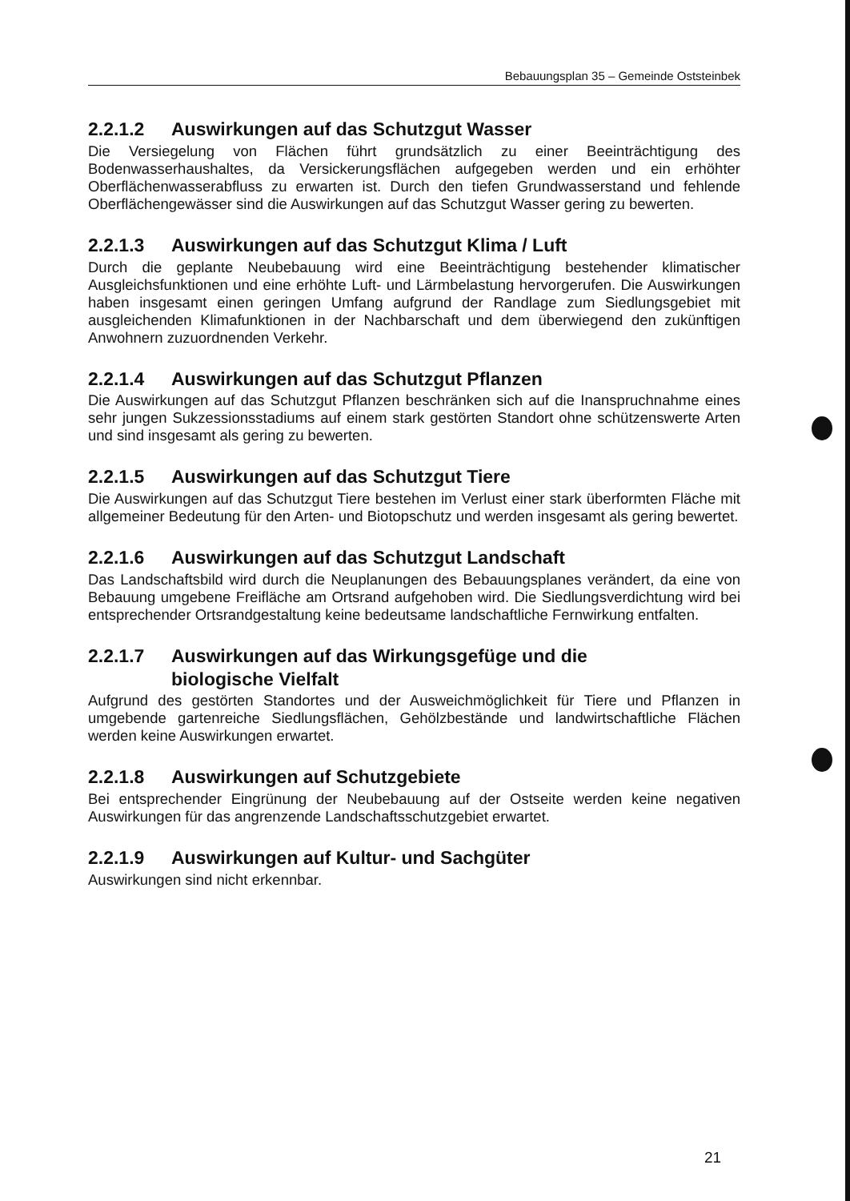Bebauungsplan 35 – Gemeinde Oststeinbek
2.2.1.2 Auswirkungen auf das Schutzgut Wasser
Die Versiegelung von Flächen führt grundsätzlich zu einer Beeinträchtigung des Bodenwasserhaushaltes, da Versickerungsflächen aufgegeben werden und ein erhöhter Oberflächenwasserabfluss zu erwarten ist. Durch den tiefen Grundwasserstand und fehlende Oberflächengewässer sind die Auswirkungen auf das Schutzgut Wasser gering zu bewerten.
2.2.1.3 Auswirkungen auf das Schutzgut Klima / Luft
Durch die geplante Neubebauung wird eine Beeinträchtigung bestehender klimatischer Ausgleichsfunktionen und eine erhöhte Luft- und Lärmbelastung hervorgerufen. Die Auswirkungen haben insgesamt einen geringen Umfang aufgrund der Randlage zum Siedlungsgebiet mit ausgleichenden Klimafunktionen in der Nachbarschaft und dem überwiegend den zukünftigen Anwohnern zuzuordnenden Verkehr.
2.2.1.4 Auswirkungen auf das Schutzgut Pflanzen
Die Auswirkungen auf das Schutzgut Pflanzen beschränken sich auf die Inanspruchnahme eines sehr jungen Sukzessionsstadiums auf einem stark gestörten Standort ohne schützenswerte Arten und sind insgesamt als gering zu bewerten.
2.2.1.5 Auswirkungen auf das Schutzgut Tiere
Die Auswirkungen auf das Schutzgut Tiere bestehen im Verlust einer stark überformten Fläche mit allgemeiner Bedeutung für den Arten- und Biotopschutz und werden insgesamt als gering bewertet.
2.2.1.6 Auswirkungen auf das Schutzgut Landschaft
Das Landschaftsbild wird durch die Neuplanungen des Bebauungsplanes verändert, da eine von Bebauung umgebene Freifläche am Ortsrand aufgehoben wird. Die Siedlungsverdichtung wird bei entsprechender Ortsrandgestaltung keine bedeutsame landschaftliche Fernwirkung entfalten.
2.2.1.7 Auswirkungen auf das Wirkungsgefüge und die
biologische Vielfalt
Aufgrund des gestörten Standortes und der Ausweichmöglichkeit für Tiere und Pflanzen in umgebende gartenreiche Siedlungsflächen, Gehölzbestände und landwirtschaftliche Flächen werden keine Auswirkungen erwartet.
2.2.1.8 Auswirkungen auf Schutzgebiete
Bei entsprechender Eingrünung der Neubebauung auf der Ostseite werden keine negativen Auswirkungen für das angrenzende Landschaftsschutzgebiet erwartet.
2.2.1.9 Auswirkungen auf Kultur- und Sachgüter
Auswirkungen sind nicht erkennbar.
21